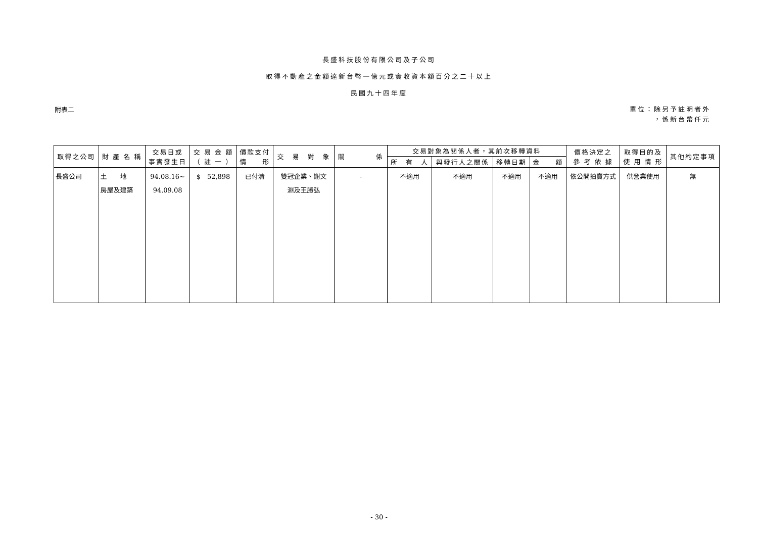長盛科技股份有限公司及子公司
取得不動產之金額達新台幣一億元或實收資本額百分之二十以上
民國九十四年度
附表二
單位：除另予註明者外
，係新台幣仟元
| 取得之公司 | 財 產 名 稱 | 交易日或 事實發生日 | 交 易 金 額 （ 註 一 ） | 價款支付 情 形 | 交 易 對 象 | 關 係 | 交易對象為關係人者，其前次移轉資料 | | | | 價格決定之 參 考 依 據 | 取得目的及 使 用 情 形 | 其他約定事項 |
| --- | --- | --- | --- | --- | --- | --- | --- | --- | --- | --- | --- | --- | --- |
| | | | | | | | 所 有 人 | 與發行人之關係 | 移轉日期 | 金 額 | | | |
| 長盛公司 | 土 地 房屋及建築 | 94.08.16~ 94.09.08 | $ 52,898 | 已付清 | 雙冠企業、謝文 淵及王勝弘 | - | 不適用 | 不適用 | 不適用 | 不適用 | 依公開拍賣方式 | 供營業使用 | 無 |
- 30 -